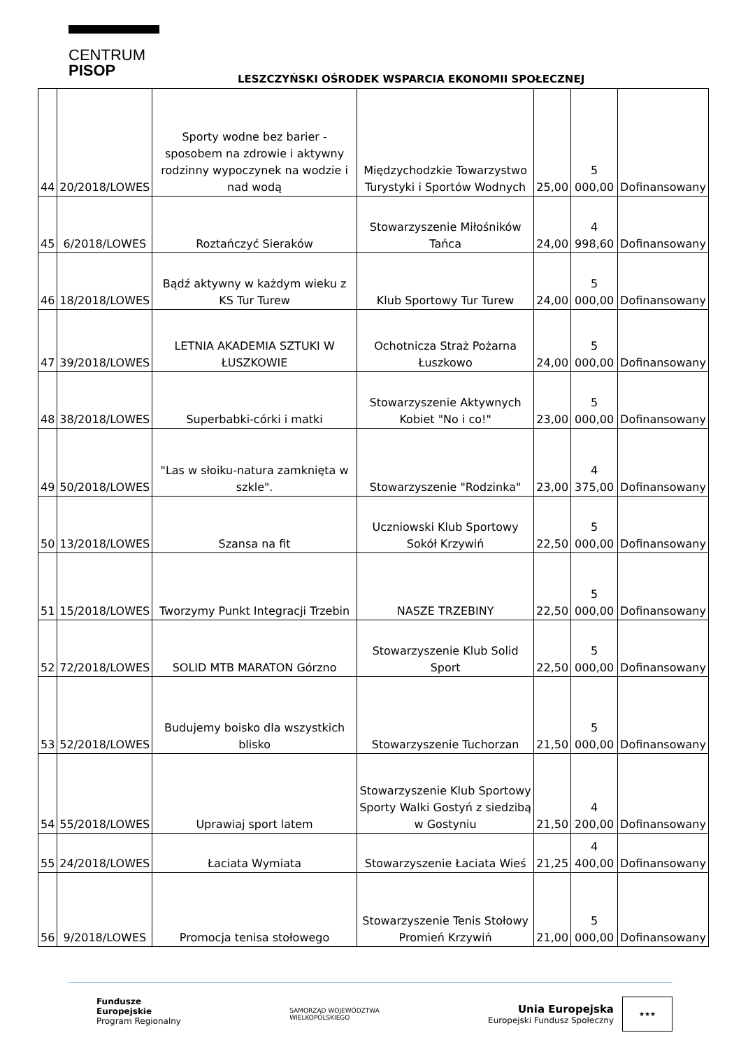CENTRUM
PISOP
LESZCZYŃSKI OŚRODEK WSPARCIA EKONOMII SPOŁECZNEJ
| 44 | 20/2018/LOWES | Sporty wodne bez barier - sposobem na zdrowie i aktywny rodzinny wypoczynek na wodzie i nad wodą | Międzychodzkie Towarzystwo Turystyki i Sportów Wodnych | 25,00 | 5 000,00 | Dofinansowany |
| 45 | 6/2018/LOWES | Roztańczyć Sieraków | Stowarzyszenie Miłośników Tańca | 24,00 | 4 998,60 | Dofinansowany |
| 46 | 18/2018/LOWES | Bądź aktywny w każdym wieku z KS Tur Turew | Klub Sportowy Tur Turew | 24,00 | 5 000,00 | Dofinansowany |
| 47 | 39/2018/LOWES | LETNIA AKADEMIA SZTUKI W ŁUSZKOWIE | Ochotnicza Straż Pożarna Łuszkowo | 24,00 | 5 000,00 | Dofinansowany |
| 48 | 38/2018/LOWES | Superbabki-córki i matki | Stowarzyszenie Aktywnych Kobiet "No i co!" | 23,00 | 5 000,00 | Dofinansowany |
| 49 | 50/2018/LOWES | "Las w słoiku-natura zamknięta w szkle". | Stowarzyszenie "Rodzinka" | 23,00 | 4 375,00 | Dofinansowany |
| 50 | 13/2018/LOWES | Szansa na fit | Uczniowski Klub Sportowy Sokół Krzywiń | 22,50 | 5 000,00 | Dofinansowany |
| 51 | 15/2018/LOWES | Tworzymy Punkt Integracji Trzebin | NASZE TRZEBINY | 22,50 | 5 000,00 | Dofinansowany |
| 52 | 72/2018/LOWES | SOLID MTB MARATON Górzno | Stowarzyszenie Klub Solid Sport | 22,50 | 5 000,00 | Dofinansowany |
| 53 | 52/2018/LOWES | Budujemy boisko dla wszystkich blisko | Stowarzyszenie Tuchorzan | 21,50 | 5 000,00 | Dofinansowany |
| 54 | 55/2018/LOWES | Uprawiaj sport latem | Stowarzyszenie Klub Sportowy Sporty Walki Gostyń z siedzibą w Gostyniu | 21,50 | 4 200,00 | Dofinansowany |
| 55 | 24/2018/LOWES | Łaciata Wymiata | Stowarzyszenie Łaciata Wieś | 21,25 | 4 400,00 | Dofinansowany |
| 56 | 9/2018/LOWES | Promocja tenisa stołowego | Stowarzyszenie Tenis Stołowy Promień Krzywiń | 21,00 | 5 000,00 | Dofinansowany |
Fundusze
Europejskie
Program Regionalny
SAMORZĄD WOJEWÓDZTWA
WIELKOPOLSKIEGO
Unia Europejska
Europejski Fundusz Społeczny ★★★